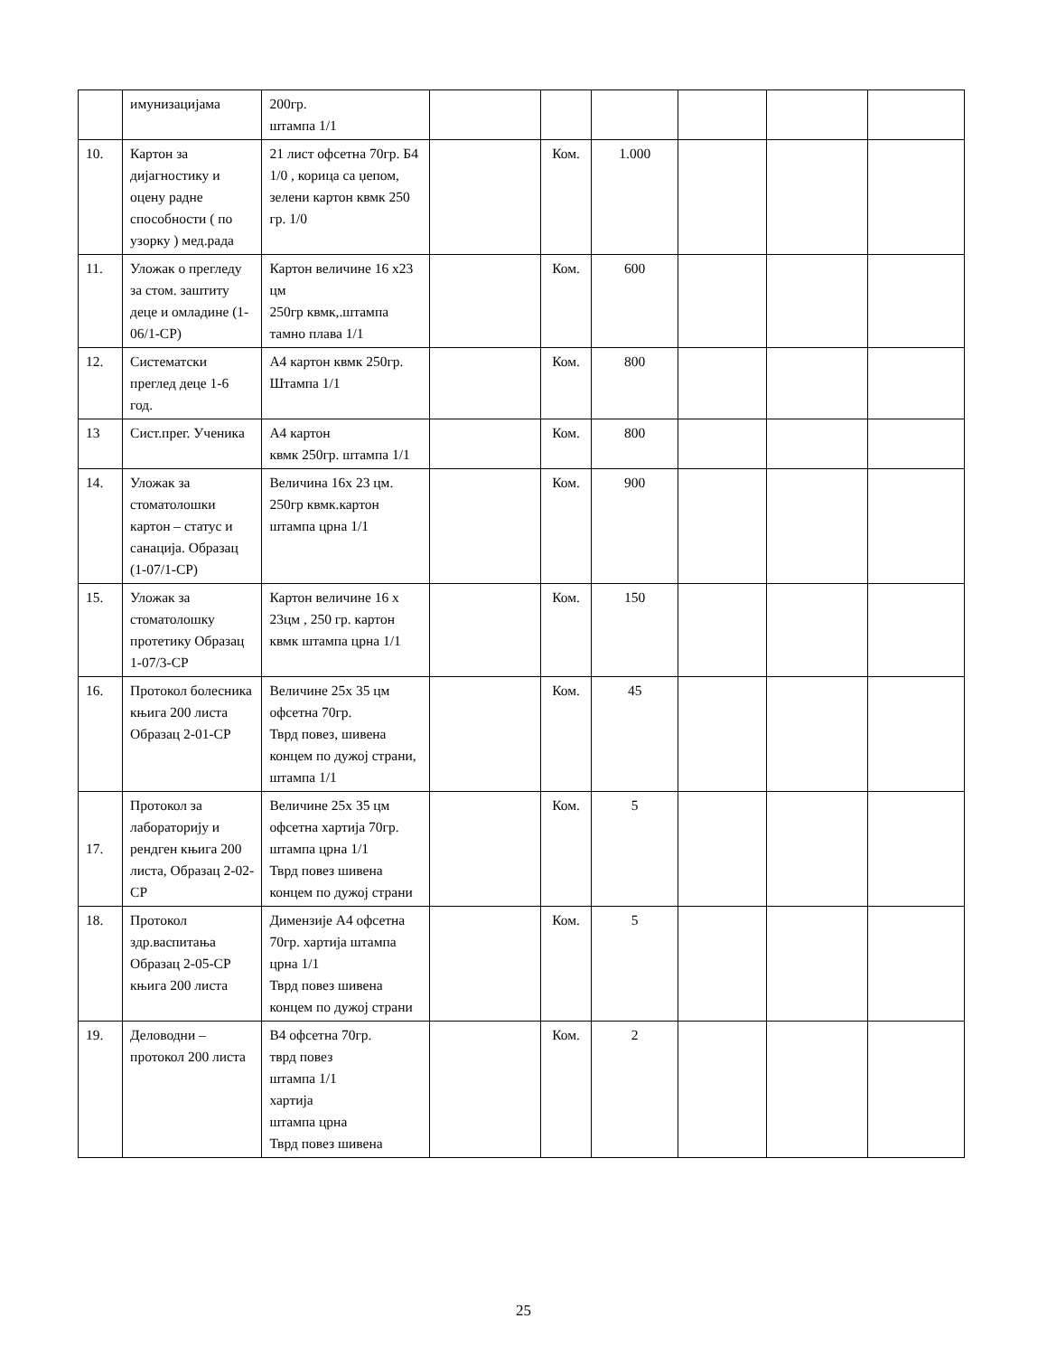| | имунизацијама | 200гр. штампа 1/1 | | | | | | |
| 10. | Картон за дијагностику и оцену радне способности ( по узорку ) мед.рада | 21 лист офсетна 70гр. Б4 1/0 , корица са џепом, зелени картон квмк 250 гр. 1/0 | | Ком. | 1.000 | | | |
| 11. | Уложак о прегледу за стом. заштиту деце и омладине (1-06/1-СР) | Картон величине 16 х23 цм 250гр квмк,.штампа тамно плава 1/1 | | Ком. | 600 | | | |
| 12. | Систематски преглед деце 1-6 год. | А4 картон квмк 250гр. Штампа 1/1 | | Ком. | 800 | | | |
| 13 | Сист.прег. Ученика | А4 картон квмк 250гр. штампа 1/1 | | Ком. | 800 | | | |
| 14. | Уложак за стоматолошки картон – статус и санација. Образац (1-07/1-СР) | Величина 16х 23 цм. 250гр квмк.картон штампа црна 1/1 | | Ком. | 900 | | | |
| 15. | Уложак за стоматолошку протетику Образац 1-07/3-СР | Картон величине 16 х 23цм , 250 гр. картон квмк штампа црна 1/1 | | Ком. | 150 | | | |
| 16. | Протокол болесника књига 200 листа Образац 2-01-СР | Величине 25х 35 цм офсетна 70гр. Тврд повез, шивена концем по дужој страни, штампа 1/1 | | Ком. | 45 | | | |
| 17. | Протокол за лабораторију и рендген књига 200 листа, Образац 2-02-СР | Величине 25х 35 цм офсетна хартија 70гр. штампа црна 1/1 Тврд повез шивена концем по дужој страни | | Ком. | 5 | | | |
| 18. | Протокол здр.васпитања Образац 2-05-СР књига 200 листа | Димензије А4 офсетна 70гр. хартија штампа црна 1/1 Тврд повез шивена концем по дужој страни | | Ком. | 5 | | | |
| 19. | Деловодни – протокол 200 листа | В4 офсетна 70гр. тврд повез штампа 1/1 хартија штампа црна Тврд повез шивена | | Ком. | 2 | | | |
25